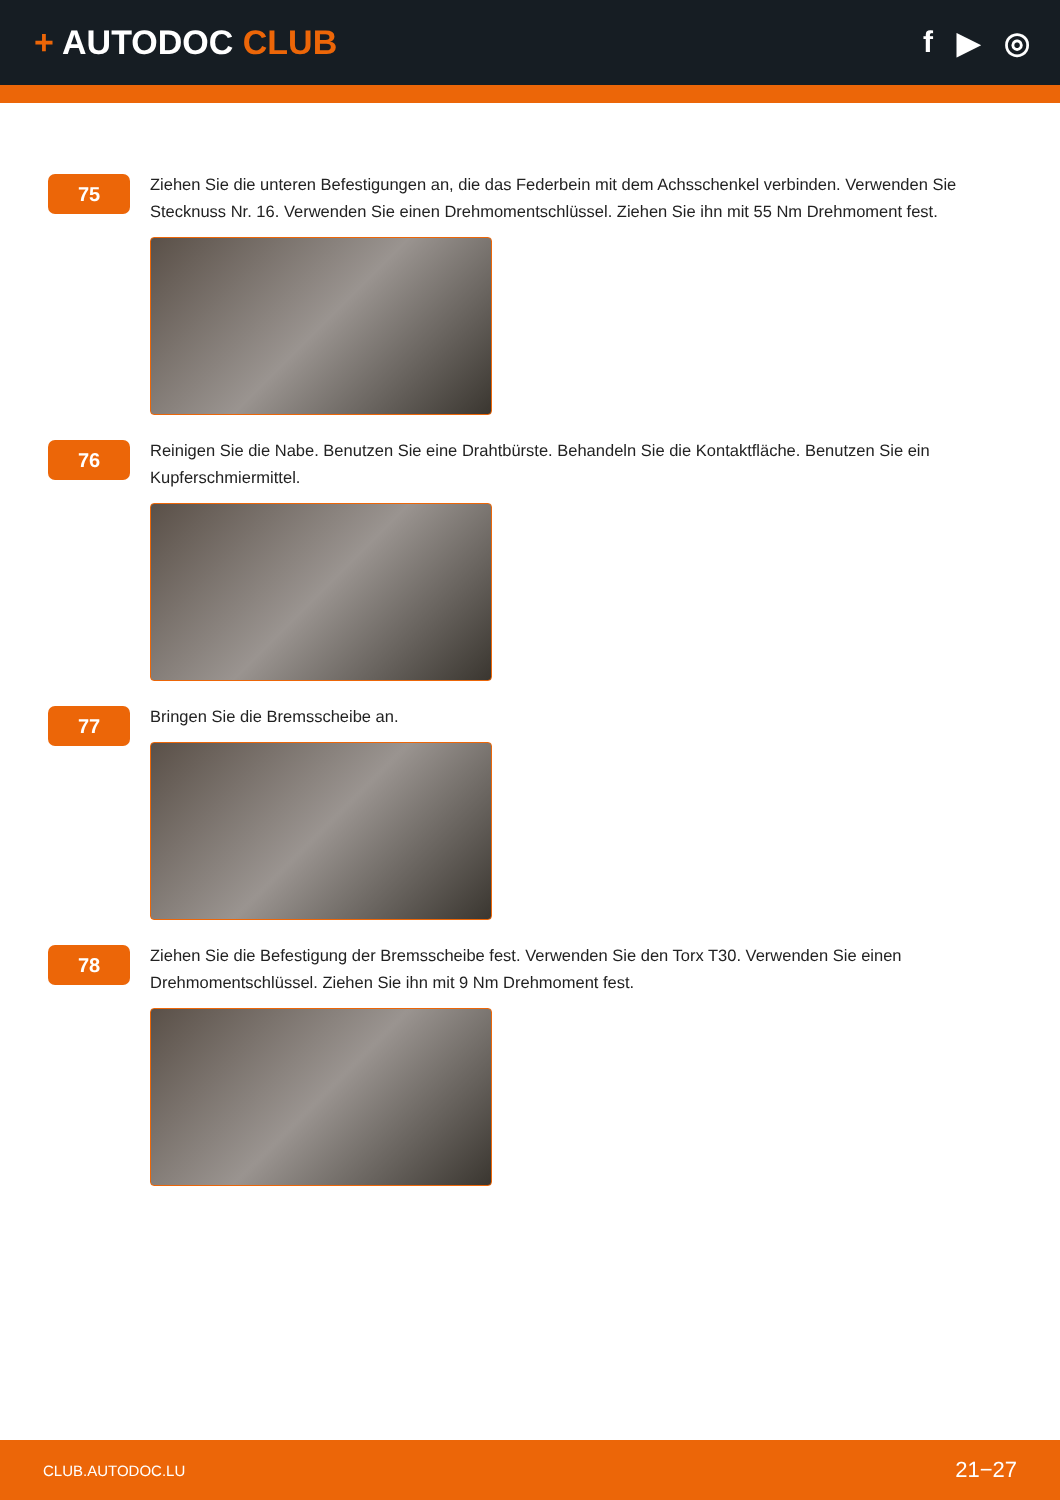+ AUTODOC CLUB
f ▶ ◎
75
Ziehen Sie die unteren Befestigungen an, die das Federbein mit dem Achsschenkel verbinden. Verwenden Sie Stecknuss Nr. 16. Verwenden Sie einen Drehmomentschlüssel. Ziehen Sie ihn mit 55 Nm Drehmoment fest.
76
Reinigen Sie die Nabe. Benutzen Sie eine Drahtbürste. Behandeln Sie die Kontaktfläche. Benutzen Sie ein Kupferschmiermittel.
77
Bringen Sie die Bremsscheibe an.
78
Ziehen Sie die Befestigung der Bremsscheibe fest. Verwenden Sie den Torx T30. Verwenden Sie einen Drehmomentschlüssel. Ziehen Sie ihn mit 9 Nm Drehmoment fest.
CLUB.AUTODOC.LU
21−27